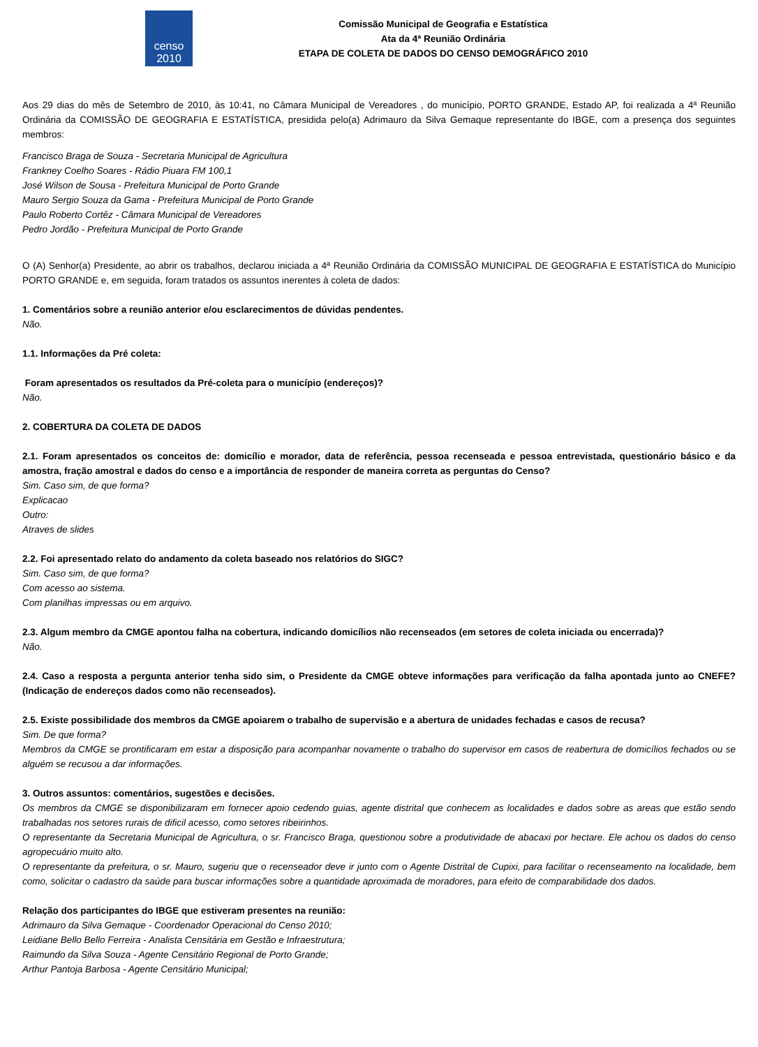censo
2010
Comissão Municipal de Geografia e Estatística
Ata da 4ª Reunião Ordinária
ETAPA DE COLETA DE DADOS DO CENSO DEMOGRÁFICO 2010
Aos 29 dias do mês de Setembro de 2010, às 10:41, no Câmara Municipal de Vereadores , do município, PORTO GRANDE, Estado AP, foi realizada a 4ª Reunião Ordinária da COMISSÃO DE GEOGRAFIA E ESTATÍSTICA, presidida pelo(a) Adrimauro da Silva Gemaque representante do IBGE, com a presença dos seguintes membros:
Francisco Braga de Souza - Secretaria Municipal de Agricultura
Frankney Coelho Soares - Rádio Piuara FM 100,1
José Wilson de Sousa - Prefeitura Municipal de Porto Grande
Mauro Sergio Souza da Gama - Prefeitura Municipal de Porto Grande
Paulo Roberto Cortêz - Câmara Municipal de Vereadores
Pedro Jordão - Prefeitura Municipal de Porto Grande
O (A) Senhor(a) Presidente, ao abrir os trabalhos, declarou iniciada a 4ª Reunião Ordinária da COMISSÃO MUNICIPAL DE GEOGRAFIA E ESTATÍSTICA do Município PORTO GRANDE e, em seguida, foram tratados os assuntos inerentes à coleta de dados:
1. Comentários sobre a reunião anterior e/ou esclarecimentos de dúvidas pendentes.
Não.
1.1. Informações da Pré coleta:
Foram apresentados os resultados da Pré-coleta para o município (endereços)?
Não.
2. COBERTURA DA COLETA DE DADOS
2.1. Foram apresentados os conceitos de: domicílio e morador, data de referência, pessoa recenseada e pessoa entrevistada, questionário básico e da amostra, fração amostral e dados do censo e a importância de responder de maneira correta as perguntas do Censo?
Sim. Caso sim, de que forma?
Explicacao
Outro:
Atraves de slides
2.2. Foi apresentado relato do andamento da coleta baseado nos relatórios do SIGC?
Sim. Caso sim, de que forma?
Com acesso ao sistema.
Com planilhas impressas ou em arquivo.
2.3. Algum membro da CMGE apontou falha na cobertura, indicando domicílios não recenseados (em setores de coleta iniciada ou encerrada)?
Não.
2.4. Caso a resposta a pergunta anterior tenha sido sim, o Presidente da CMGE obteve informações para verificação da falha apontada junto ao CNEFE? (Indicação de endereços dados como não recenseados).
2.5. Existe possibilidade dos membros da CMGE apoiarem o trabalho de supervisão e a abertura de unidades fechadas e casos de recusa?
Sim. De que forma?
Membros da CMGE se prontificaram em estar a disposição para acompanhar novamente o trabalho do supervisor em casos de reabertura de domicílios fechados ou se alguém se recusou a dar informações.
3. Outros assuntos: comentários, sugestões e decisões.
Os membros da CMGE se disponibilizaram em fornecer apoio cedendo guias, agente distrital que conhecem as localidades e dados sobre as areas que estão sendo trabalhadas nos setores rurais de dificil acesso, como setores ribeirinhos.
O representante da Secretaria Municipal de Agricultura, o sr. Francisco Braga, questionou sobre a produtividade de abacaxi por hectare. Ele achou os dados do censo agropecuário muito alto.
O representante da prefeitura, o sr. Mauro, sugeriu que o recenseador deve ir junto com o Agente Distrital de Cupixi, para facilitar o recenseamento na localidade, bem como, solicitar o cadastro da saúde para buscar informações sobre a quantidade aproximada de moradores, para efeito de comparabilidade dos dados.
Relação dos participantes do IBGE que estiveram presentes na reunião:
Adrimauro da Silva Gemaque - Coordenador Operacional do Censo 2010;
Leidiane Bello Bello Ferreira - Analista Censitária em Gestão e Infraestrutura;
Raimundo da Silva Souza - Agente Censitário Regional de Porto Grande;
Arthur Pantoja Barbosa - Agente Censitário Municipal;